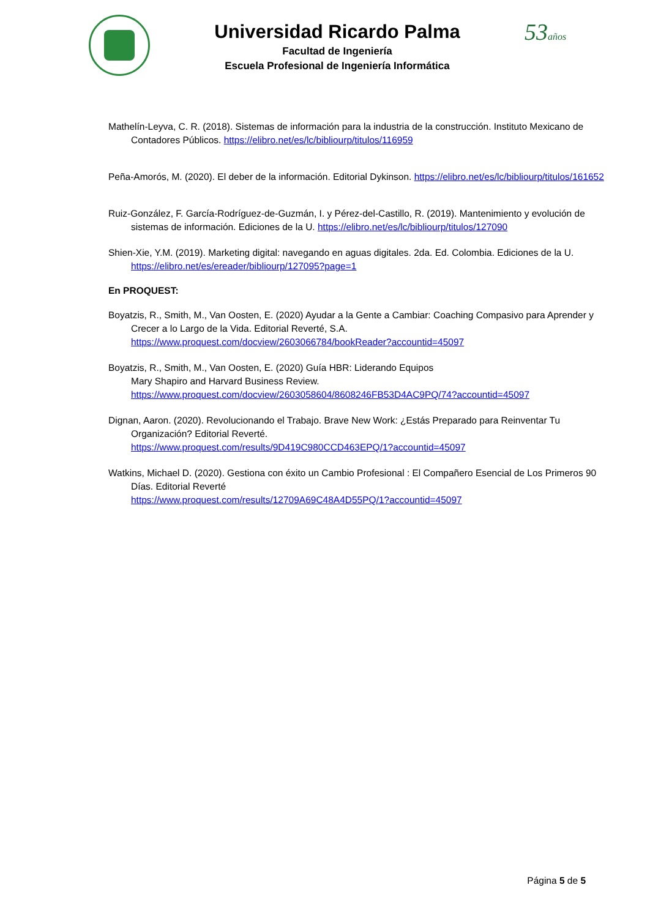Universidad Ricardo Palma
Facultad de Ingeniería
Escuela Profesional de Ingeniería Informática
53años
Mathelín-Leyva, C. R. (2018). Sistemas de información para la industria de la construcción. Instituto Mexicano de Contadores Públicos. https://elibro.net/es/lc/bibliourp/titulos/116959
Peña-Amorós, M. (2020). El deber de la información. Editorial Dykinson. https://elibro.net/es/lc/bibliourp/titulos/161652
Ruiz-González, F. García-Rodríguez-de-Guzmán, I. y Pérez-del-Castillo, R. (2019). Mantenimiento y evolución de sistemas de información. Ediciones de la U. https://elibro.net/es/lc/bibliourp/titulos/127090
Shien-Xie, Y.M. (2019). Marketing digital: navegando en aguas digitales. 2da. Ed. Colombia. Ediciones de la U. https://elibro.net/es/ereader/bibliourp/127095?page=1
En PROQUEST:
Boyatzis, R., Smith, M., Van Oosten, E. (2020) Ayudar a la Gente a Cambiar: Coaching Compasivo para Aprender y Crecer a lo Largo de la Vida. Editorial Reverté, S.A.
https://www.proquest.com/docview/2603066784/bookReader?accountid=45097
Boyatzis, R., Smith, M., Van Oosten, E. (2020) Guía HBR: Liderando Equipos
Mary Shapiro and Harvard Business Review.
https://www.proquest.com/docview/2603058604/8608246FB53D4AC9PQ/74?accountid=45097
Dignan, Aaron. (2020). Revolucionando el Trabajo. Brave New Work: ¿Estás Preparado para Reinventar Tu Organización? Editorial Reverté.
https://www.proquest.com/results/9D419C980CCD463EPQ/1?accountid=45097
Watkins, Michael D. (2020). Gestiona con éxito un Cambio Profesional : El Compañero Esencial de Los Primeros 90 Días. Editorial Reverté
https://www.proquest.com/results/12709A69C48A4D55PQ/1?accountid=45097
Página 5 de 5